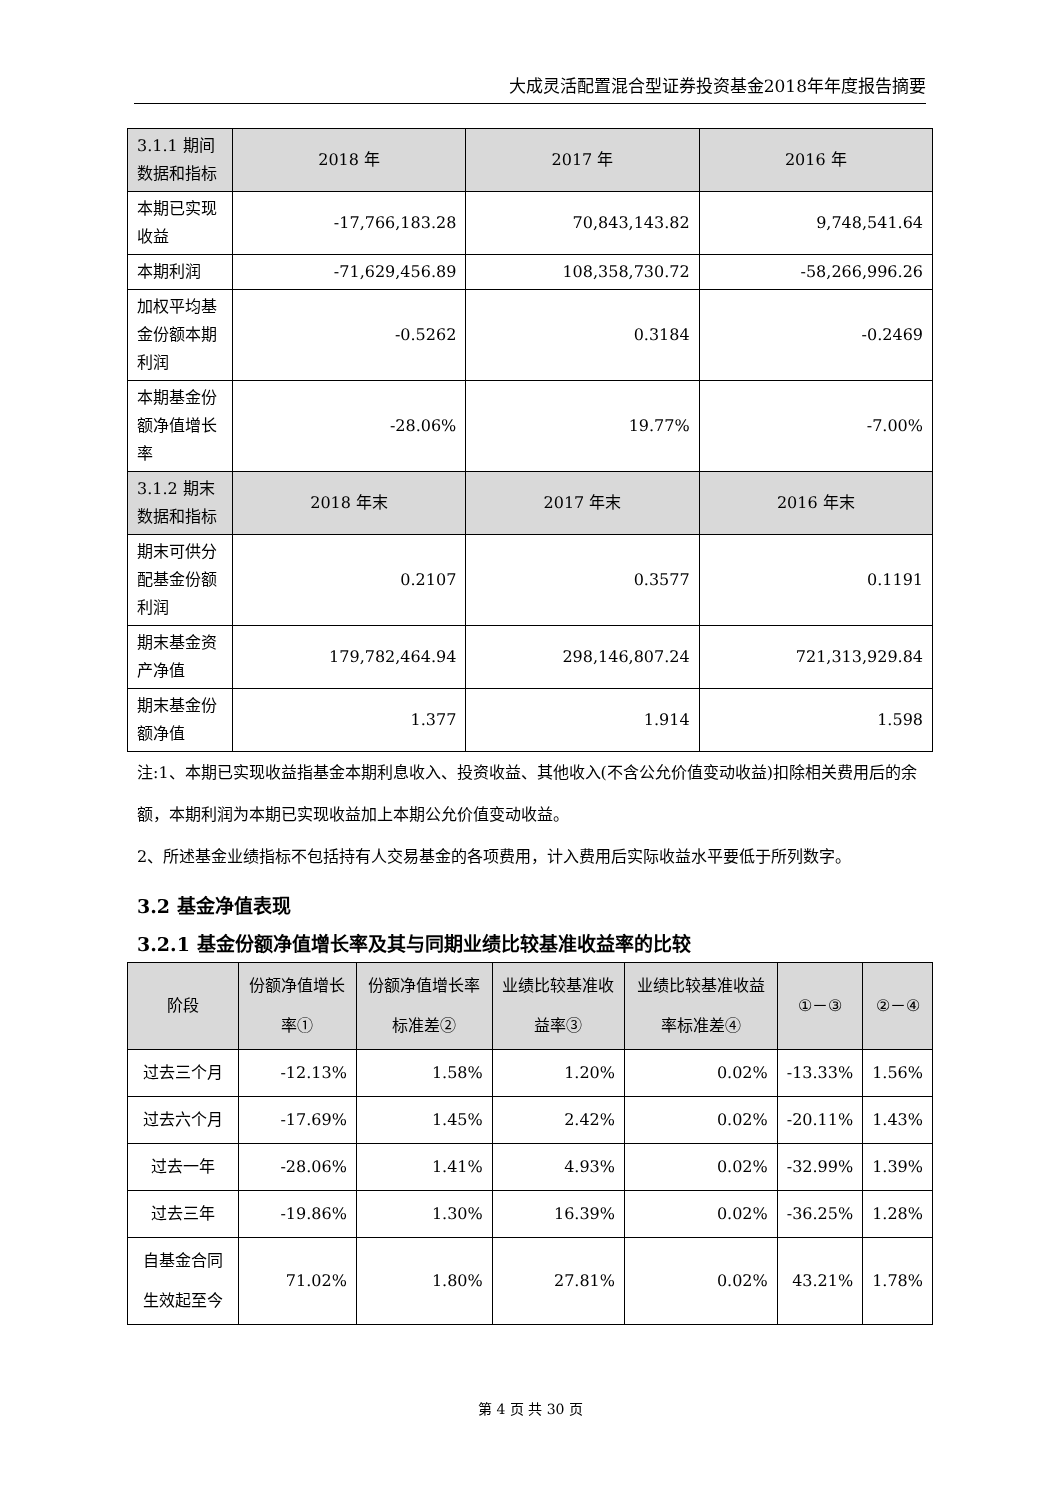大成灵活配置混合型证券投资基金2018年年度报告摘要
| 3.1.1 期间数据和指标 | 2018 年 | 2017 年 | 2016 年 |
| 本期已实现收益 | -17,766,183.28 | 70,843,143.82 | 9,748,541.64 |
| 本期利润 | -71,629,456.89 | 108,358,730.72 | -58,266,996.26 |
| 加权平均基金份额本期利润 | -0.5262 | 0.3184 | -0.2469 |
| 本期基金份额净值增长率 | -28.06% | 19.77% | -7.00% |
| 3.1.2 期末数据和指标 | 2018 年末 | 2017 年末 | 2016 年末 |
| 期末可供分配基金份额利润 | 0.2107 | 0.3577 | 0.1191 |
| 期末基金资产净值 | 179,782,464.94 | 298,146,807.24 | 721,313,929.84 |
| 期末基金份额净值 | 1.377 | 1.914 | 1.598 |
注:1、本期已实现收益指基金本期利息收入、投资收益、其他收入(不含公允价值变动收益)扣除相关费用后的余额，本期利润为本期已实现收益加上本期公允价值变动收益。
2、所述基金业绩指标不包括持有人交易基金的各项费用，计入费用后实际收益水平要低于所列数字。
3.2 基金净值表现
3.2.1 基金份额净值增长率及其与同期业绩比较基准收益率的比较
| 阶段 | 份额净值增长率① | 份额净值增长率标准差② | 业绩比较基准收益率③ | 业绩比较基准收益率标准差④ | ①－③ | ②－④ |
| --- | --- | --- | --- | --- | --- | --- |
| 过去三个月 | -12.13% | 1.58% | 1.20% | 0.02% | -13.33% | 1.56% |
| 过去六个月 | -17.69% | 1.45% | 2.42% | 0.02% | -20.11% | 1.43% |
| 过去一年 | -28.06% | 1.41% | 4.93% | 0.02% | -32.99% | 1.39% |
| 过去三年 | -19.86% | 1.30% | 16.39% | 0.02% | -36.25% | 1.28% |
| 自基金合同生效起至今 | 71.02% | 1.80% | 27.81% | 0.02% | 43.21% | 1.78% |
第 4 页 共 30 页